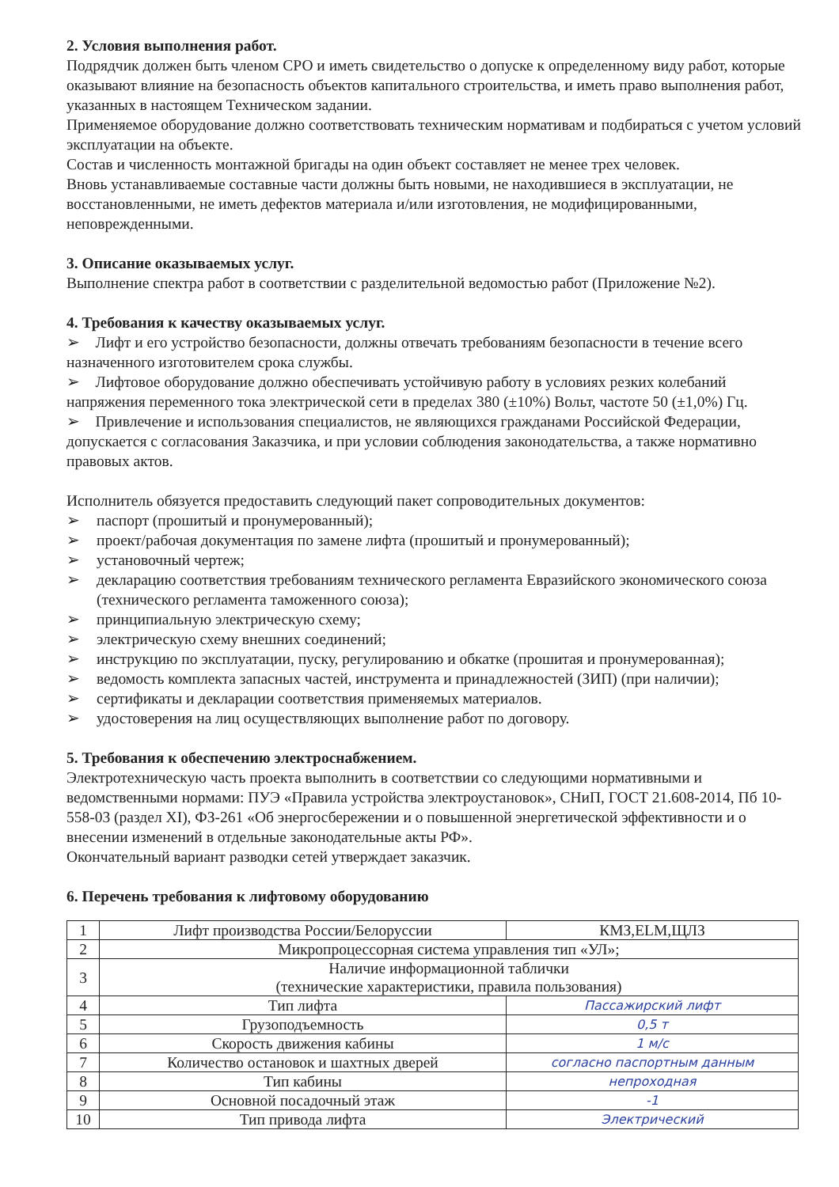2. Условия выполнения работ.
Подрядчик должен быть членом СРО и иметь свидетельство о допуске к определенному виду работ, которые оказывают влияние на безопасность объектов капитального строительства, и иметь право выполнения работ, указанных в настоящем Техническом задании.
Применяемое оборудование должно соответствовать техническим нормативам и подбираться с учетом условий эксплуатации на объекте.
Состав и численность монтажной бригады на один объект составляет не менее трех человек.
Вновь устанавливаемые составные части должны быть новыми, не находившиеся в эксплуатации, не восстановленными, не иметь дефектов материала и/или изготовления, не модифицированными, неповрежденными.
3. Описание оказываемых услуг.
Выполнение спектра работ в соответствии с разделительной ведомостью работ (Приложение №2).
4. Требования к качеству оказываемых услуг.
➢ Лифт и его устройство безопасности, должны отвечать требованиям безопасности в течение всего назначенного изготовителем срока службы.
➢ Лифтовое оборудование должно обеспечивать устойчивую работу в условиях резких колебаний напряжения переменного тока электрической сети в пределах 380 (±10%) Вольт, частоте 50 (±1,0%) Гц.
➢ Привлечение и использования специалистов, не являющихся гражданами Российской Федерации, допускается с согласования Заказчика, и при условии соблюдения законодательства, а также нормативно правовых актов.
Исполнитель обязуется предоставить следующий пакет сопроводительных документов:
➢ паспорт (прошитый и пронумерованный);
➢ проект/рабочая документация по замене лифта (прошитый и пронумерованный);
➢ установочный чертеж;
➢ декларацию соответствия требованиям технического регламента Евразийского экономического союза (технического регламента таможенного союза);
➢ принципиальную электрическую схему;
➢ электрическую схему внешних соединений;
➢ инструкцию по эксплуатации, пуску, регулированию и обкатке (прошитая и пронумерованная);
➢ ведомость комплекта запасных частей, инструмента и принадлежностей (ЗИП) (при наличии);
➢ сертификаты и декларации соответствия применяемых материалов.
➢ удостоверения на лиц осуществляющих выполнение работ по договору.
5. Требования к обеспечению электроснабжением.
Электротехническую часть проекта выполнить в соответствии со следующими нормативными и ведомственными нормами: ПУЭ «Правила устройства электроустановок», СНиП, ГОСТ 21.608-2014, Пб 10-558-03 (раздел XI), ФЗ-261 «Об энергосбережении и о повышенной энергетической эффективности и о внесении изменений в отдельные законодательные акты РФ».
Окончательный вариант разводки сетей утверждает заказчик.
6. Перечень требования к лифтовому оборудованию
| 1 | Лифт производства России/Белоруссии | КМЗ,ELM,ЩЛЗ |
| 2 | Микропроцессорная система управления тип «УЛ»; | |
| 3 | Наличие информационной таблички (технические характеристики, правила пользования) | |
| 4 | Тип лифта | Пассажирский лифт |
| 5 | Грузоподъемность | 0,5 т |
| 6 | Скорость движения кабины | 1 м/с |
| 7 | Количество остановок и шахтных дверей | согласно паспортным данным |
| 8 | Тип кабины | непроходная |
| 9 | Основной посадочный этаж | -1 |
| 10 | Тип привода лифта | Электрический |